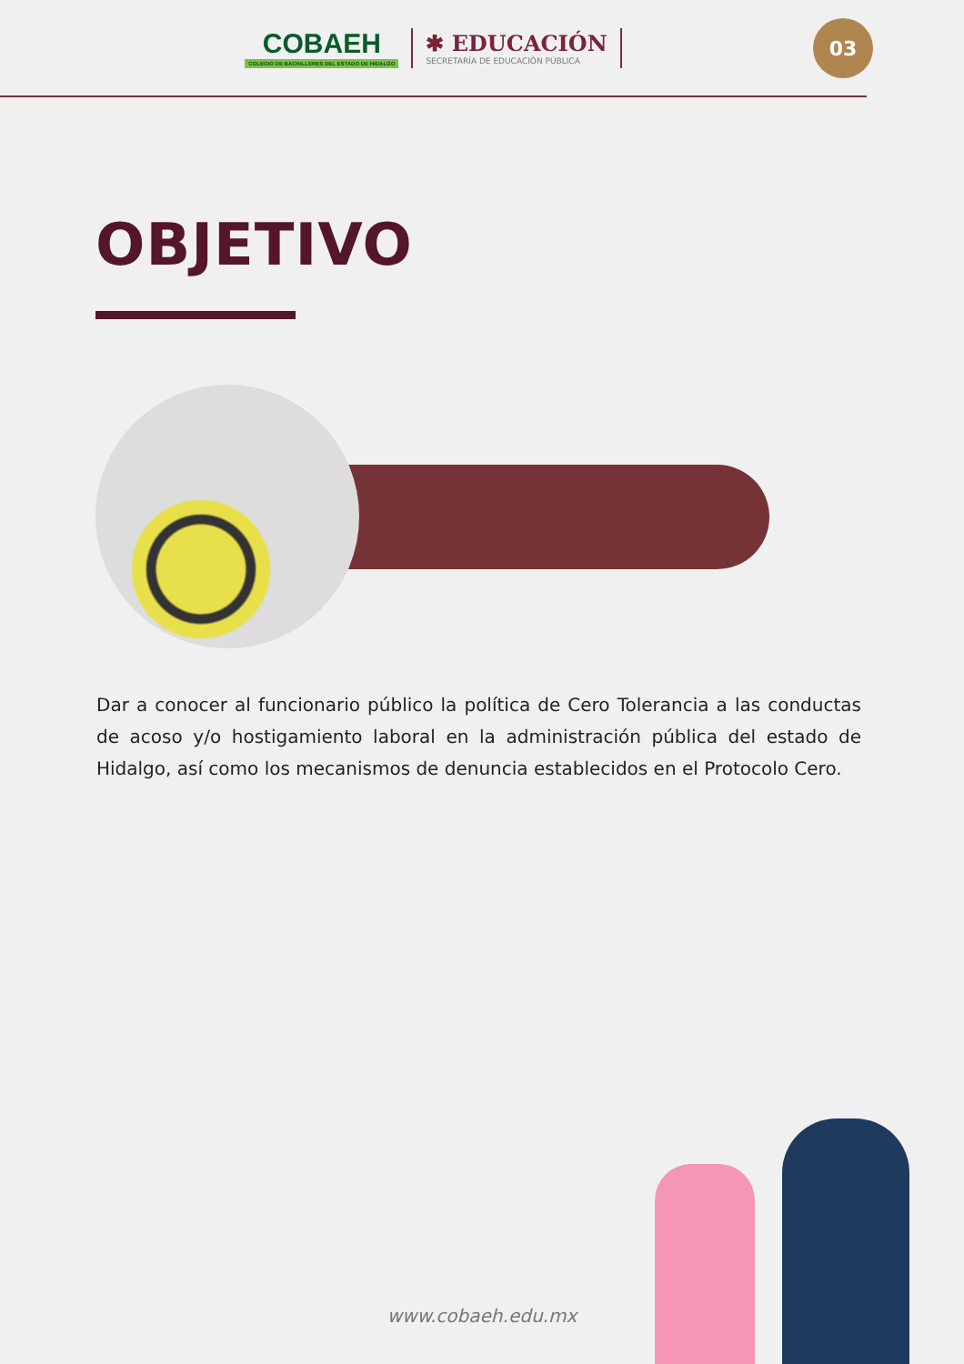COBAEH
COLEGIO DE BACHILLERES DEL ESTADO DE HIDALGO
✱ EDUCACIÓN
SECRETARÍA DE EDUCACIÓN PÚBLICA
03
OBJETIVO
Dar a conocer al funcionario público la política de Cero Tolerancia a las conductas de acoso y/o hostigamiento laboral en la administración pública del estado de Hidalgo, así como los mecanismos de denuncia establecidos en el Protocolo Cero.
www.cobaeh.edu.mx